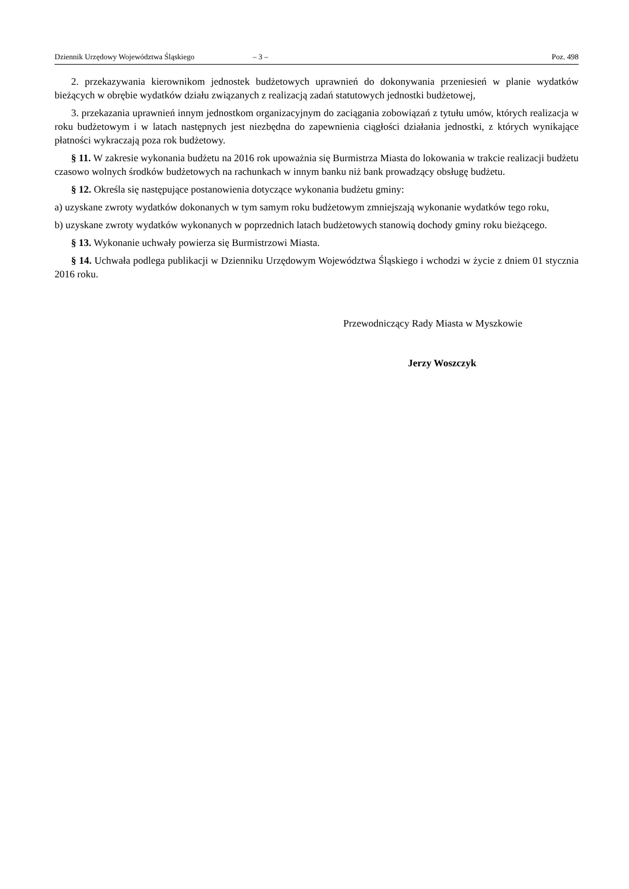Dziennik Urzędowy Województwa Śląskiego – 3 – Poz. 498
2. przekazywania kierownikom jednostek budżetowych uprawnień do dokonywania przeniesień w planie wydatków bieżących w obrębie wydatków działu związanych z realizacją zadań statutowych jednostki budżetowej,
3. przekazania uprawnień innym jednostkom organizacyjnym do zaciągania zobowiązań z tytułu umów, których realizacja w roku budżetowym i w latach następnych jest niezbędna do zapewnienia ciągłości działania jednostki, z których wynikające płatności wykraczają poza rok budżetowy.
§ 11. W zakresie wykonania budżetu na 2016 rok upoważnia się Burmistrza Miasta do lokowania w trakcie realizacji budżetu czasowo wolnych środków budżetowych na rachunkach w innym banku niż bank prowadzący obsługę budżetu.
§ 12. Określa się następujące postanowienia dotyczące wykonania budżetu gminy:
a) uzyskane zwroty wydatków dokonanych w tym samym roku budżetowym zmniejszają wykonanie wydatków tego roku,
b) uzyskane zwroty wydatków wykonanych w poprzednich latach budżetowych stanowią dochody gminy roku bieżącego.
§ 13. Wykonanie uchwały powierza się Burmistrzowi Miasta.
§ 14. Uchwała podlega publikacji w Dzienniku Urzędowym Województwa Śląskiego i wchodzi w życie z dniem 01 stycznia 2016 roku.
Przewodniczący Rady Miasta w Myszkowie
Jerzy Woszczyk